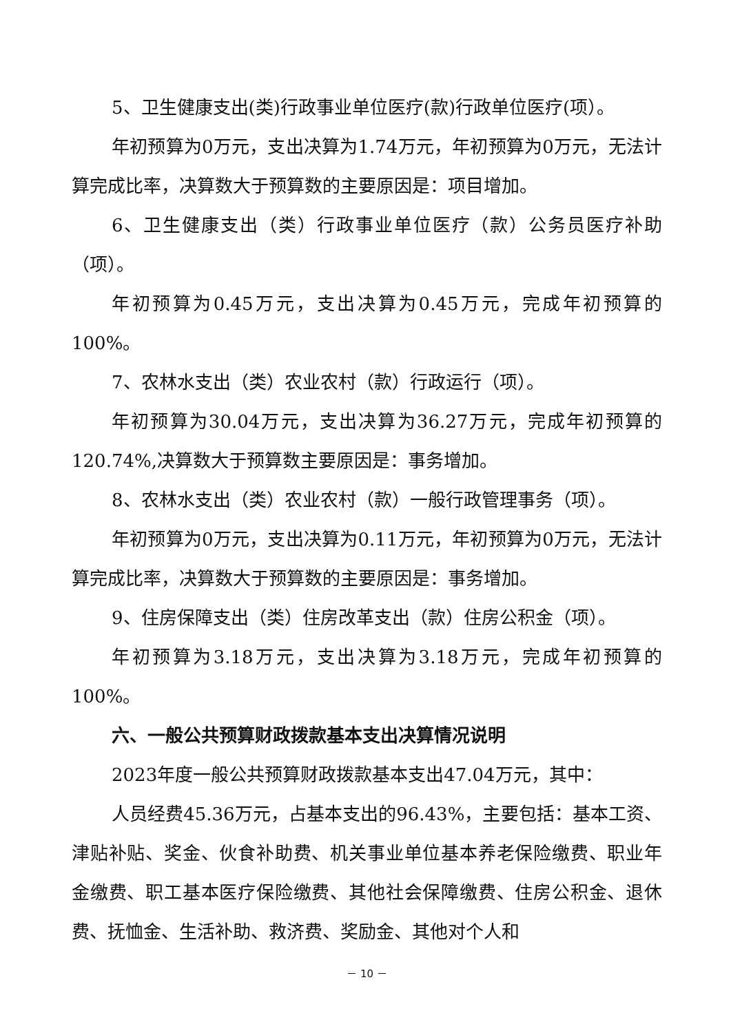5、卫生健康支出(类)行政事业单位医疗(款)行政单位医疗(项）。
年初预算为0万元，支出决算为1.74万元，年初预算为0万元，无法计算完成比率，决算数大于预算数的主要原因是：项目增加。
6、卫生健康支出（类）行政事业单位医疗（款）公务员医疗补助（项）。
年初预算为0.45万元，支出决算为0.45万元，完成年初预算的100%。
7、农林水支出（类）农业农村（款）行政运行（项）。
年初预算为30.04万元，支出决算为36.27万元，完成年初预算的120.74%,决算数大于预算数主要原因是：事务增加。
8、农林水支出（类）农业农村（款）一般行政管理事务（项）。
年初预算为0万元，支出决算为0.11万元，年初预算为0万元，无法计算完成比率，决算数大于预算数的主要原因是：事务增加。
9、住房保障支出（类）住房改革支出（款）住房公积金（项）。
年初预算为3.18万元，支出决算为3.18万元，完成年初预算的100%。
六、一般公共预算财政拨款基本支出决算情况说明
2023年度一般公共预算财政拨款基本支出47.04万元，其中：
人员经费45.36万元，占基本支出的96.43%，主要包括：基本工资、津贴补贴、奖金、伙食补助费、机关事业单位基本养老保险缴费、职业年金缴费、职工基本医疗保险缴费、其他社会保障缴费、住房公积金、退休费、抚恤金、生活补助、救济费、奖励金、其他对个人和
－ 10 －